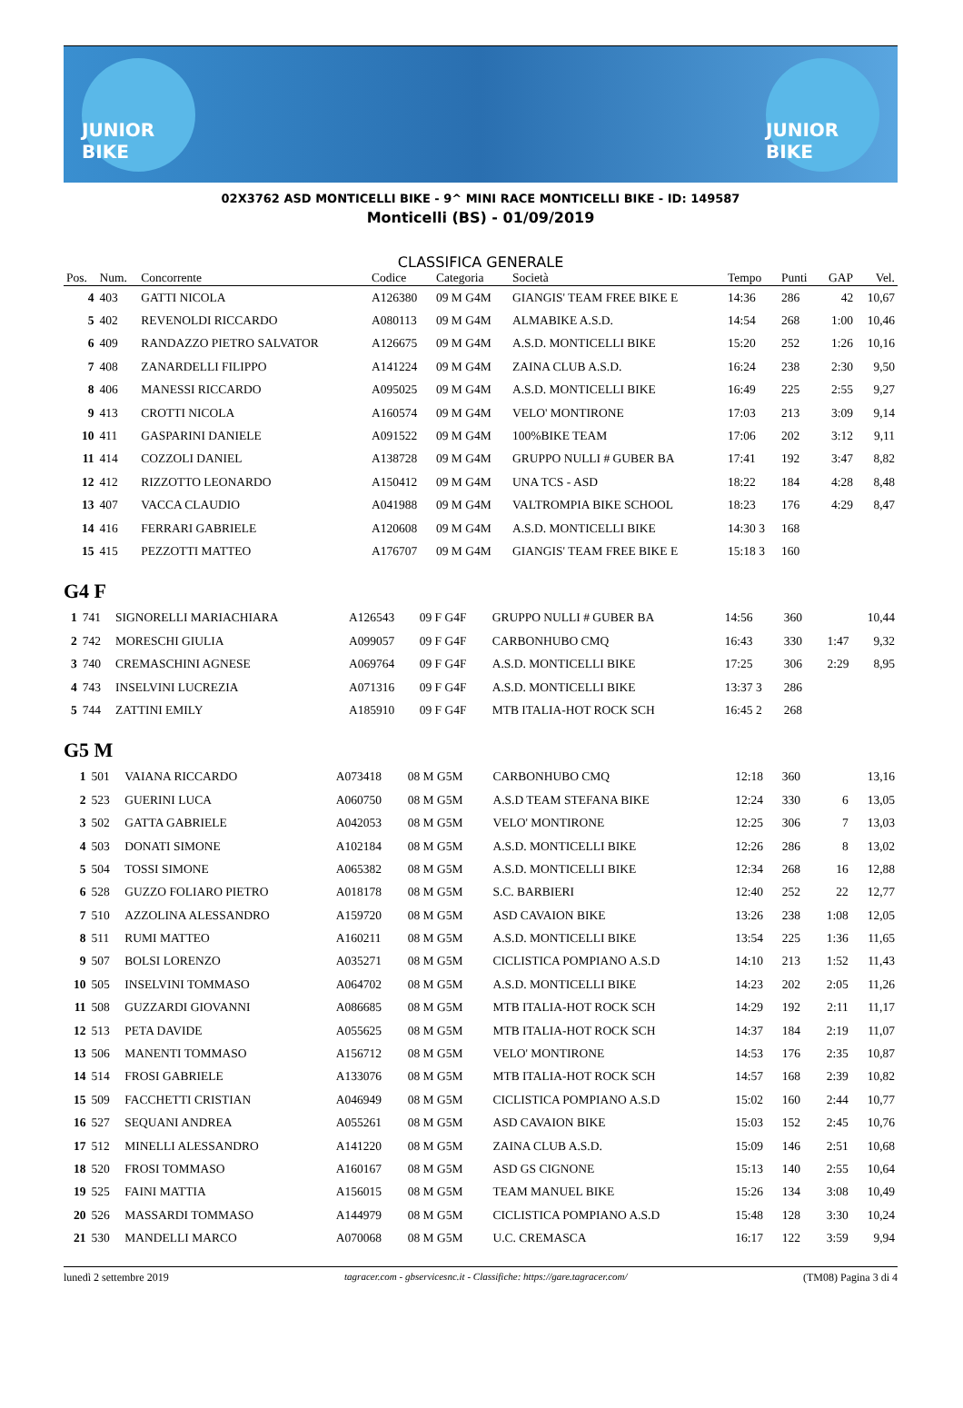JUNIOR BIKE
JUNIOR BIKE
02X3762 ASD MONTICELLI BIKE - 9^ MINI RACE MONTICELLI BIKE - ID: 149587
Monticelli (BS) - 01/09/2019
CLASSIFICA GENERALE
| Pos. | Num. | Concorrente | Codice | Categoria | Società | Tempo | Punti | GAP | Vel. |
| --- | --- | --- | --- | --- | --- | --- | --- | --- | --- |
| 4 | 403 | GATTI NICOLA | A126380 | 09 M G4M | GIANGIS' TEAM FREE BIKE E | 14:36 | 286 | 42 | 10,67 |
| 5 | 402 | REVENOLDI RICCARDO | A080113 | 09 M G4M | ALMABIKE A.S.D. | 14:54 | 268 | 1:00 | 10,46 |
| 6 | 409 | RANDAZZO PIETRO SALVATOR | A126675 | 09 M G4M | A.S.D. MONTICELLI BIKE | 15:20 | 252 | 1:26 | 10,16 |
| 7 | 408 | ZANARDELLI FILIPPO | A141224 | 09 M G4M | ZAINA CLUB A.S.D. | 16:24 | 238 | 2:30 | 9,50 |
| 8 | 406 | MANESSI RICCARDO | A095025 | 09 M G4M | A.S.D. MONTICELLI BIKE | 16:49 | 225 | 2:55 | 9,27 |
| 9 | 413 | CROTTI NICOLA | A160574 | 09 M G4M | VELO' MONTIRONE | 17:03 | 213 | 3:09 | 9,14 |
| 10 | 411 | GASPARINI DANIELE | A091522 | 09 M G4M | 100%BIKE TEAM | 17:06 | 202 | 3:12 | 9,11 |
| 11 | 414 | COZZOLI DANIEL | A138728 | 09 M G4M | GRUPPO NULLI # GUBER BA | 17:41 | 192 | 3:47 | 8,82 |
| 12 | 412 | RIZZOTTO LEONARDO | A150412 | 09 M G4M | UNA TCS - ASD | 18:22 | 184 | 4:28 | 8,48 |
| 13 | 407 | VACCA CLAUDIO | A041988 | 09 M G4M | VALTROMPIA BIKE SCHOOL | 18:23 | 176 | 4:29 | 8,47 |
| 14 | 416 | FERRARI GABRIELE | A120608 | 09 M G4M | A.S.D. MONTICELLI BIKE | 14:30 3 | 168 | | |
| 15 | 415 | PEZZOTTI MATTEO | A176707 | 09 M G4M | GIANGIS' TEAM FREE BIKE E | 15:18 3 | 160 | | |
G4 F
| 1 | 741 | SIGNORELLI MARIACHIARA | A126543 | 09 F G4F | GRUPPO NULLI # GUBER BA | 14:56 | 360 | | 10,44 |
| 2 | 742 | MORESCHI GIULIA | A099057 | 09 F G4F | CARBONHUBO CMQ | 16:43 | 330 | 1:47 | 9,32 |
| 3 | 740 | CREMASCHINI AGNESE | A069764 | 09 F G4F | A.S.D. MONTICELLI BIKE | 17:25 | 306 | 2:29 | 8,95 |
| 4 | 743 | INSELVINI LUCREZIA | A071316 | 09 F G4F | A.S.D. MONTICELLI BIKE | 13:37 3 | 286 | | |
| 5 | 744 | ZATTINI EMILY | A185910 | 09 F G4F | MTB ITALIA-HOT ROCK SCH | 16:45 2 | 268 | | |
G5 M
| 1 | 501 | VAIANA RICCARDO | A073418 | 08 M G5M | CARBONHUBO CMQ | 12:18 | 360 | | 13,16 |
| 2 | 523 | GUERINI LUCA | A060750 | 08 M G5M | A.S.D TEAM STEFANA BIKE | 12:24 | 330 | 6 | 13,05 |
| 3 | 502 | GATTA GABRIELE | A042053 | 08 M G5M | VELO' MONTIRONE | 12:25 | 306 | 7 | 13,03 |
| 4 | 503 | DONATI SIMONE | A102184 | 08 M G5M | A.S.D. MONTICELLI BIKE | 12:26 | 286 | 8 | 13,02 |
| 5 | 504 | TOSSI SIMONE | A065382 | 08 M G5M | A.S.D. MONTICELLI BIKE | 12:34 | 268 | 16 | 12,88 |
| 6 | 528 | GUZZO FOLIARO PIETRO | A018178 | 08 M G5M | S.C. BARBIERI | 12:40 | 252 | 22 | 12,77 |
| 7 | 510 | AZZOLINA ALESSANDRO | A159720 | 08 M G5M | ASD CAVAION BIKE | 13:26 | 238 | 1:08 | 12,05 |
| 8 | 511 | RUMI MATTEO | A160211 | 08 M G5M | A.S.D. MONTICELLI BIKE | 13:54 | 225 | 1:36 | 11,65 |
| 9 | 507 | BOLSI LORENZO | A035271 | 08 M G5M | CICLISTICA POMPIANO A.S.D | 14:10 | 213 | 1:52 | 11,43 |
| 10 | 505 | INSELVINI TOMMASO | A064702 | 08 M G5M | A.S.D. MONTICELLI BIKE | 14:23 | 202 | 2:05 | 11,26 |
| 11 | 508 | GUZZARDI GIOVANNI | A086685 | 08 M G5M | MTB ITALIA-HOT ROCK SCH | 14:29 | 192 | 2:11 | 11,17 |
| 12 | 513 | PETA DAVIDE | A055625 | 08 M G5M | MTB ITALIA-HOT ROCK SCH | 14:37 | 184 | 2:19 | 11,07 |
| 13 | 506 | MANENTI TOMMASO | A156712 | 08 M G5M | VELO' MONTIRONE | 14:53 | 176 | 2:35 | 10,87 |
| 14 | 514 | FROSI GABRIELE | A133076 | 08 M G5M | MTB ITALIA-HOT ROCK SCH | 14:57 | 168 | 2:39 | 10,82 |
| 15 | 509 | FACCHETTI CRISTIAN | A046949 | 08 M G5M | CICLISTICA POMPIANO A.S.D | 15:02 | 160 | 2:44 | 10,77 |
| 16 | 527 | SEQUANI ANDREA | A055261 | 08 M G5M | ASD CAVAION BIKE | 15:03 | 152 | 2:45 | 10,76 |
| 17 | 512 | MINELLI ALESSANDRO | A141220 | 08 M G5M | ZAINA CLUB A.S.D. | 15:09 | 146 | 2:51 | 10,68 |
| 18 | 520 | FROSI TOMMASO | A160167 | 08 M G5M | ASD GS CIGNONE | 15:13 | 140 | 2:55 | 10,64 |
| 19 | 525 | FAINI MATTIA | A156015 | 08 M G5M | TEAM MANUEL BIKE | 15:26 | 134 | 3:08 | 10,49 |
| 20 | 526 | MASSARDI TOMMASO | A144979 | 08 M G5M | CICLISTICA POMPIANO A.S.D | 15:48 | 128 | 3:30 | 10,24 |
| 21 | 530 | MANDELLI MARCO | A070068 | 08 M G5M | U.C. CREMASCA | 16:17 | 122 | 3:59 | 9,94 |
lunedì 2 settembre 2019 tagracer.com - gbservicesnc.it - Classifiche: https://gare.tagracer.com/ (TM08) Pagina 3 di 4